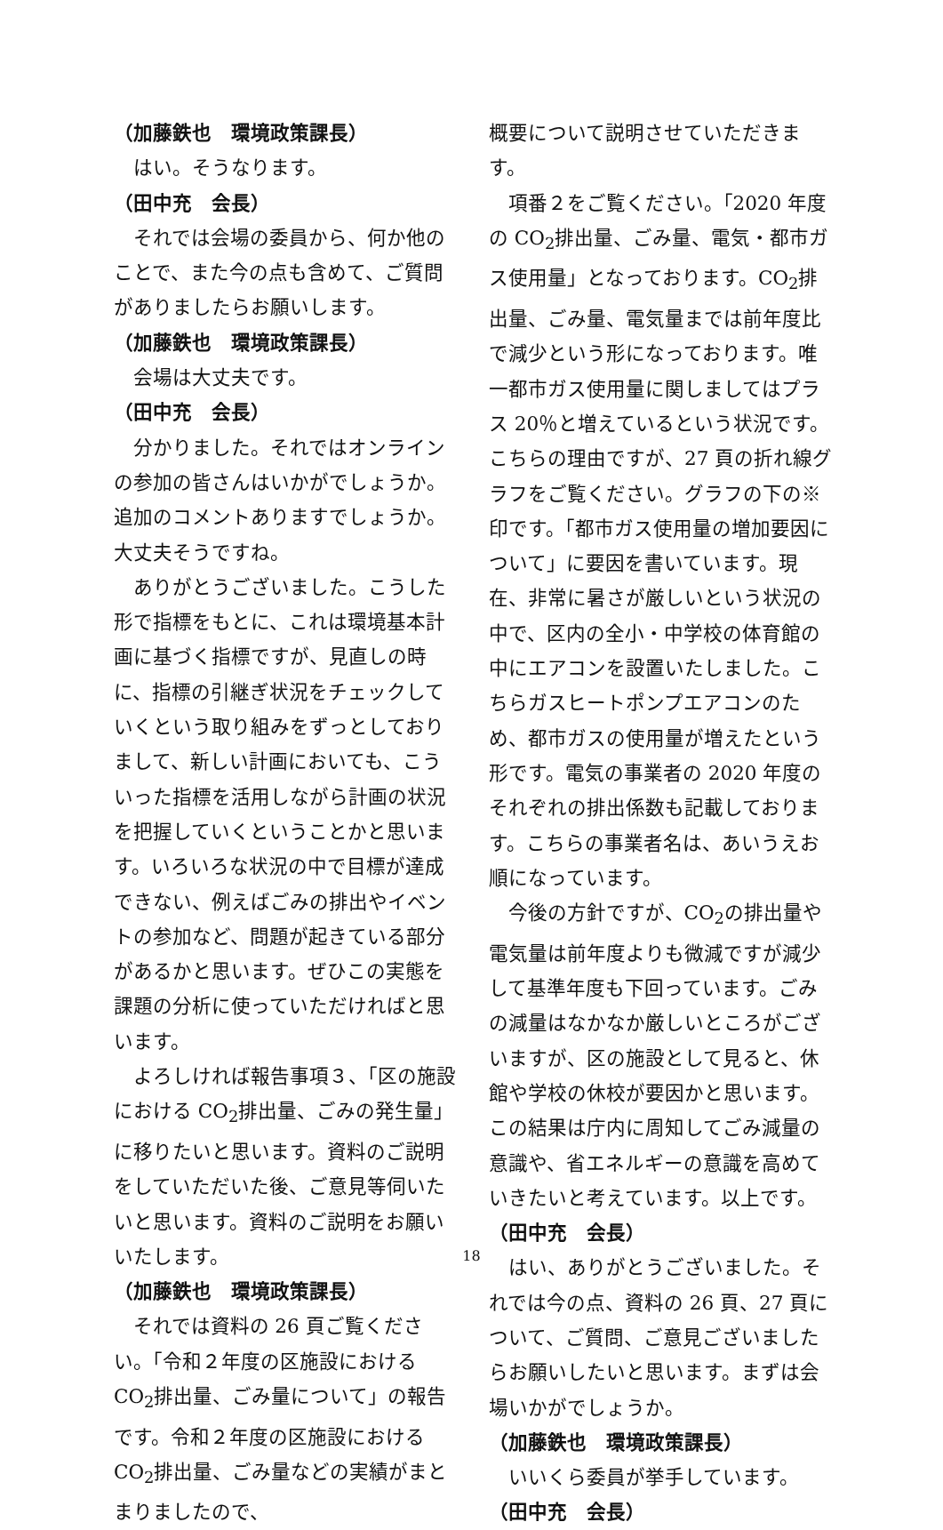（加藤鉄也　環境政策課長）
はい。そうなります。
（田中充　会長）
それでは会場の委員から、何か他のことで、また今の点も含めて、ご質問がありましたらお願いします。
（加藤鉄也　環境政策課長）
会場は大丈夫です。
（田中充　会長）
分かりました。それではオンラインの参加の皆さんはいかがでしょうか。追加のコメントありますでしょうか。大丈夫そうですね。
ありがとうございました。こうした形で指標をもとに、これは環境基本計画に基づく指標ですが、見直しの時に、指標の引継ぎ状況をチェックしていくという取り組みをずっとしておりまして、新しい計画においても、こういった指標を活用しながら計画の状況を把握していくということかと思います。いろいろな状況の中で目標が達成できない、例えばごみの排出やイベントの参加など、問題が起きている部分があるかと思います。ぜひこの実態を課題の分析に使っていただければと思います。
よろしければ報告事項３、「区の施設における CO<sub>2</sub>排出量、ごみの発生量」に移りたいと思います。資料のご説明をしていただいた後、ご意見等伺いたいと思います。資料のご説明をお願いいたします。
（加藤鉄也　環境政策課長）
それでは資料の 26 頁ご覧ください。「令和２年度の区施設における CO<sub>2</sub>排出量、ごみ量について」の報告です。令和２年度の区施設における CO<sub>2</sub>排出量、ごみ量などの実績がまとまりましたので、
概要について説明させていただきます。
項番２をご覧ください。「2020 年度の CO<sub>2</sub>排出量、ごみ量、電気・都市ガス使用量」となっております。CO<sub>2</sub>排出量、ごみ量、電気量までは前年度比で減少という形になっております。唯一都市ガス使用量に関しましてはプラス 20％と増えているという状況です。こちらの理由ですが、27 頁の折れ線グラフをご覧ください。グラフの下の※印です。「都市ガス使用量の増加要因について」に要因を書いています。現在、非常に暑さが厳しいという状況の中で、区内の全小・中学校の体育館の中にエアコンを設置いたしました。こちらガスヒートポンプエアコンのため、都市ガスの使用量が増えたという形です。電気の事業者の 2020 年度のそれぞれの排出係数も記載しております。こちらの事業者名は、あいうえお順になっています。
今後の方針ですが、CO<sub>2</sub>の排出量や電気量は前年度よりも微減ですが減少して基準年度も下回っています。ごみの減量はなかなか厳しいところがございますが、区の施設として見ると、休館や学校の休校が要因かと思います。この結果は庁内に周知してごみ減量の意識や、省エネルギーの意識を高めていきたいと考えています。以上です。
（田中充　会長）
はい、ありがとうございました。それでは今の点、資料の 26 頁、27 頁について、ご質問、ご意見ございましたらお願いしたいと思います。まずは会場いかがでしょうか。
（加藤鉄也　環境政策課長）
いいくら委員が挙手しています。
（田中充　会長）
18